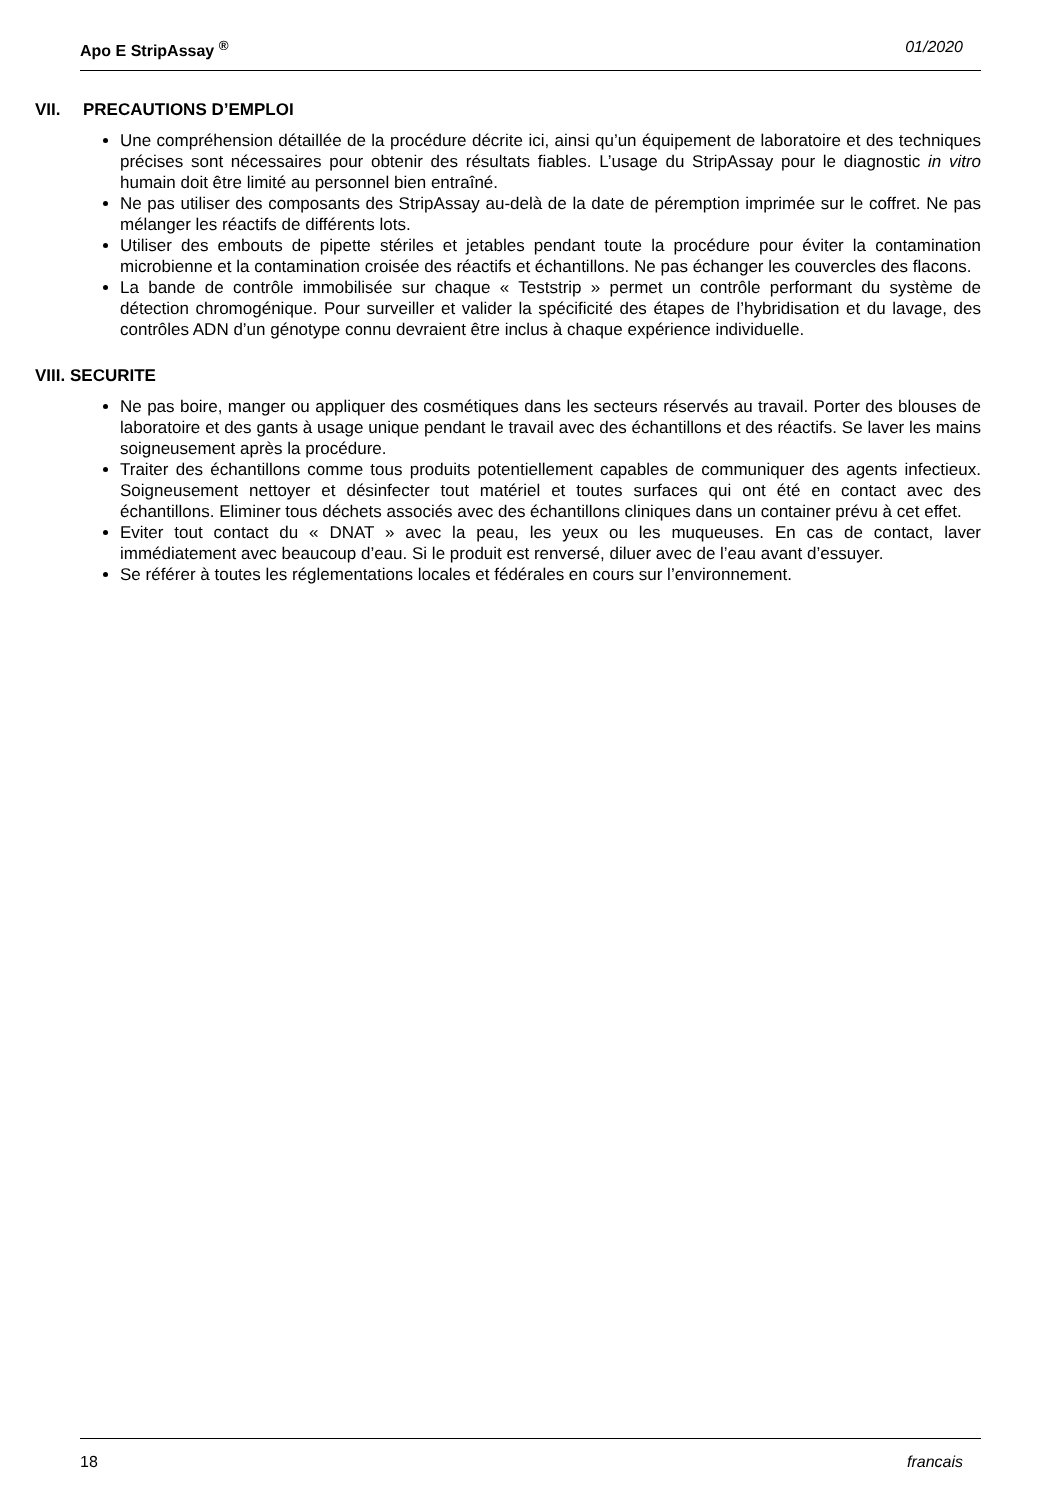Apo E StripAssay <sup>®</sup> 01/2020
VII. PRECAUTIONS D’EMPLOI
Une compréhension détaillée de la procédure décrite ici, ainsi qu’un équipement de laboratoire et des techniques précises sont nécessaires pour obtenir des résultats fiables. L’usage du StripAssay pour le diagnostic in vitro humain doit être limité au personnel bien entraîné.
Ne pas utiliser des composants des StripAssay au-delà de la date de péremption imprimée sur le coffret. Ne pas mélanger les réactifs de différents lots.
Utiliser des embouts de pipette stériles et jetables pendant toute la procédure pour éviter la contamination microbienne et la contamination croisée des réactifs et échantillons. Ne pas échanger les couvercles des flacons.
La bande de contrôle immobilisée sur chaque « Teststrip » permet un contrôle performant du système de détection chromogénique. Pour surveiller et valider la spécificité des étapes de l’hybridisation et du lavage, des contrôles ADN d’un génotype connu devraient être inclus à chaque expérience individuelle.
VIII. SECURITE
Ne pas boire, manger ou appliquer des cosmétiques dans les secteurs réservés au travail. Porter des blouses de laboratoire et des gants à usage unique pendant le travail avec des échantillons et des réactifs. Se laver les mains soigneusement après la procédure.
Traiter des échantillons comme tous produits potentiellement capables de communiquer des agents infectieux. Soigneusement nettoyer et désinfecter tout matériel et toutes surfaces qui ont été en contact avec des échantillons. Eliminer tous déchets associés avec des échantillons cliniques dans un container prévu à cet effet.
Eviter tout contact du « DNAT » avec la peau, les yeux ou les muqueuses. En cas de contact, laver immédiatement avec beaucoup d’eau. Si le produit est renversé, diluer avec de l’eau avant d’essuyer.
Se référer à toutes les réglementations locales et fédérales en cours sur l’environnement.
18 francais